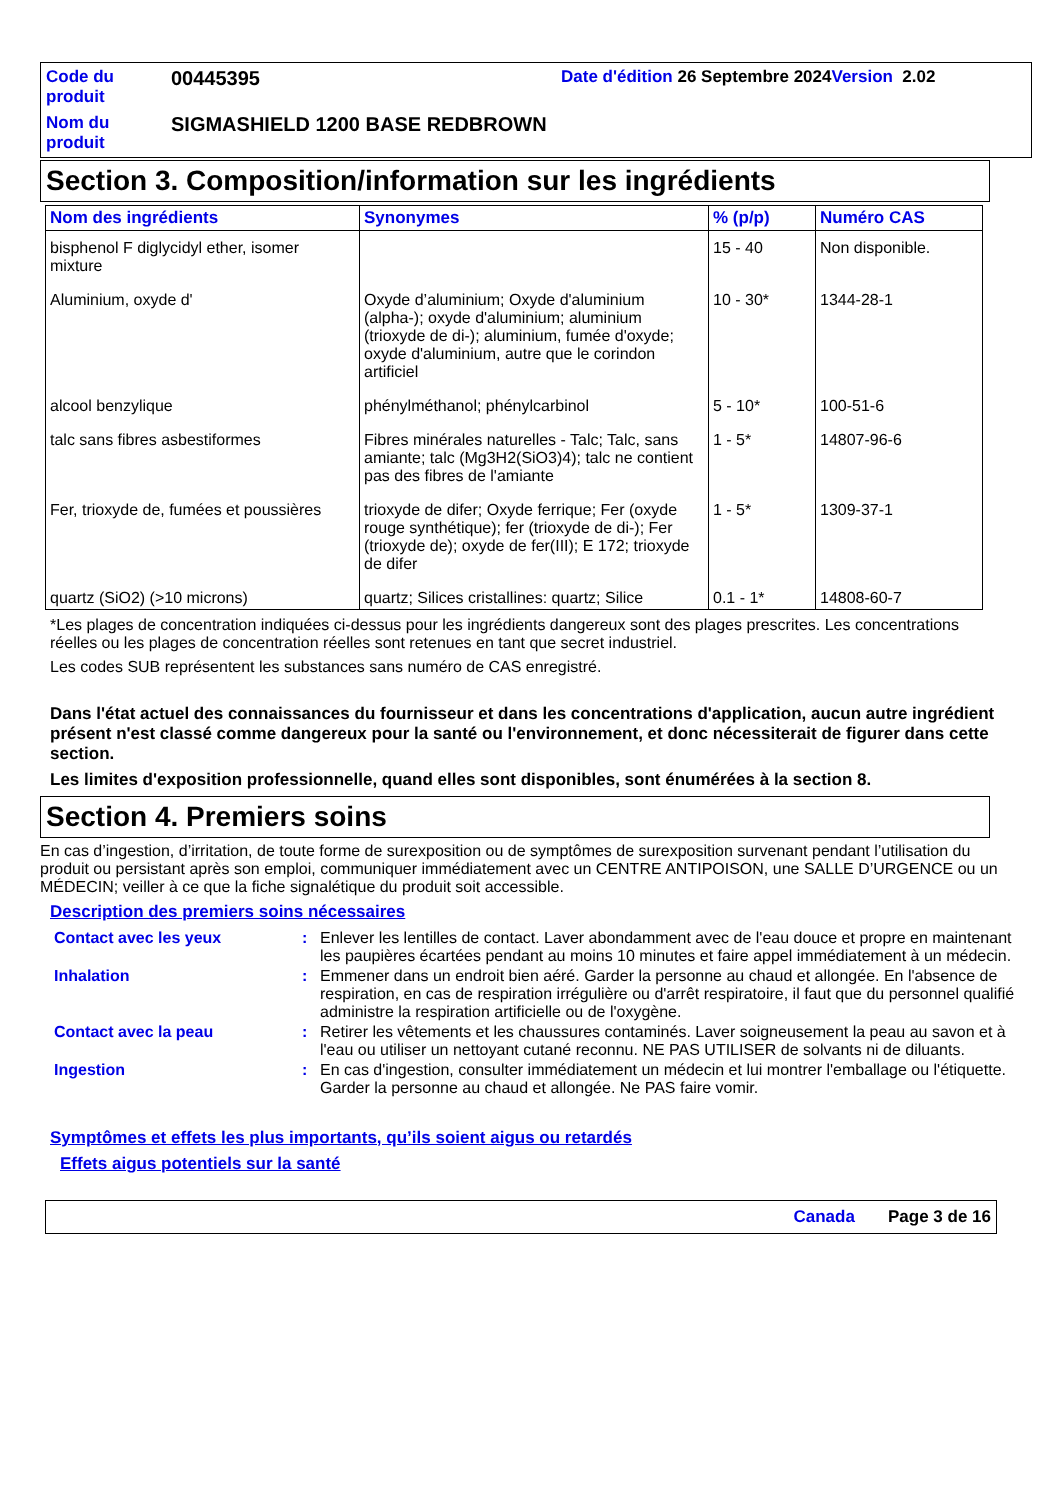| Code du produit | 00445395 | Date d'édition 26 Septembre 2024 Version 2.02 |
| Nom du produit | SIGMASHIELD 1200 BASE REDBROWN | |
Section 3. Composition/information sur les ingrédients
| Nom des ingrédients | Synonymes | % (p/p) | Numéro CAS |
| --- | --- | --- | --- |
| bisphenol F diglycidyl ether, isomer mixture | | 15 - 40 | Non disponible. |
| Aluminium, oxyde d' | Oxyde d’aluminium; Oxyde d'aluminium (alpha-); oxyde d'aluminium; aluminium (trioxyde de di-); aluminium, fumée d'oxyde; oxyde d'aluminium, autre que le corindon artificiel | 10 - 30* | 1344-28-1 |
| alcool benzylique | phénylméthanol; phénylcarbinol | 5 - 10* | 100-51-6 |
| talc sans fibres asbestiformes | Fibres minérales naturelles - Talc; Talc, sans amiante; talc (Mg3H2(SiO3)4); talc ne contient pas des fibres de l'amiante | 1 - 5* | 14807-96-6 |
| Fer, trioxyde de, fumées et poussières | trioxyde de difer; Oxyde ferrique; Fer (oxyde rouge synthétique); fer (trioxyde de di-); Fer (trioxyde de); oxyde de fer(III); E 172; trioxyde de difer | 1 - 5* | 1309-37-1 |
| quartz (SiO2) (>10 microns) | quartz; Silices cristallines: quartz; Silice | 0.1 - 1* | 14808-60-7 |
*Les plages de concentration indiquées ci-dessus pour les ingrédients dangereux sont des plages prescrites. Les concentrations réelles ou les plages de concentration réelles sont retenues en tant que secret industriel.
Les codes SUB représentent les substances sans numéro de CAS enregistré.
Dans l'état actuel des connaissances du fournisseur et dans les concentrations d'application, aucun autre ingrédient présent n'est classé comme dangereux pour la santé ou l'environnement, et donc nécessiterait de figurer dans cette section.
Les limites d'exposition professionnelle, quand elles sont disponibles, sont énumérées à la section 8.
Section 4. Premiers soins
En cas d’ingestion, d’irritation, de toute forme de surexposition ou de symptômes de surexposition survenant pendant l’utilisation du produit ou persistant après son emploi, communiquer immédiatement avec un CENTRE ANTIPOISON, une SALLE D’URGENCE ou un MÉDECIN; veiller à ce que la fiche signalétique du produit soit accessible.
Description des premiers soins nécessaires
| Contact avec les yeux | : | Enlever les lentilles de contact. Laver abondamment avec de l'eau douce et propre en maintenant les paupières écartées pendant au moins 10 minutes et faire appel immédiatement à un médecin. |
| Inhalation | : | Emmener dans un endroit bien aéré. Garder la personne au chaud et allongée. En l'absence de respiration, en cas de respiration irrégulière ou d'arrêt respiratoire, il faut que du personnel qualifié administre la respiration artificielle ou de l'oxygène. |
| Contact avec la peau | : | Retirer les vêtements et les chaussures contaminés. Laver soigneusement la peau au savon et à l'eau ou utiliser un nettoyant cutané reconnu. NE PAS UTILISER de solvants ni de diluants. |
| Ingestion | : | En cas d'ingestion, consulter immédiatement un médecin et lui montrer l'emballage ou l'étiquette. Garder la personne au chaud et allongée. Ne PAS faire vomir. |
Symptômes et effets les plus importants, qu’ils soient aigus ou retardés
Effets aigus potentiels sur la santé
Canada Page 3 de 16